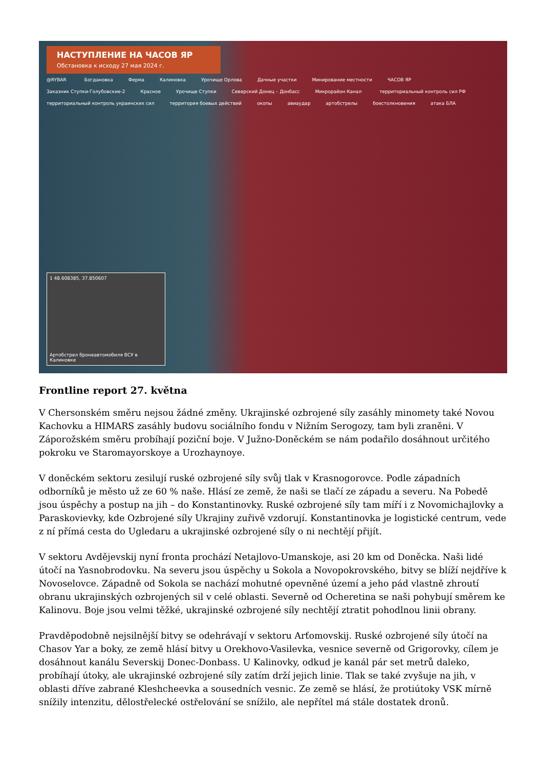НАСТУПЛЕНИЕ НА ЧАСОВ ЯР
Обстановка к исходу 27 мая 2024 г.
@RYBAR Богдановка Ферма Калиновка Урочище Орлова Дачные участки Минирование местности ЧАСОВ ЯР Заказник Ступки-Голубовские-2 Красное Урочище Ступки Северский Донец – Донбасс Микрорайон Канал территориальный контроль сил РФ территориальный контроль украинских сил территория боевых действий окопы авиаудар артобстрелы боестолкновения атака БЛА
1 48.608385, 37.850607
Артобстрел бронеавтомобиля ВСУ в Калиновке
Frontline report 27. května
V Chersonském směru nejsou žádné změny. Ukrajinské ozbrojené síly zasáhly minomety také Novou Kachovku a HIMARS zasáhly budovu sociálního fondu v Nižním Serogozy, tam byli zraněni. V Záporožském směru probíhají poziční boje. V Južno-Doněckém se nám podařilo dosáhnout určitého pokroku ve Staromayorskoye a Urozhaynoye.
V doněckém sektoru zesilují ruské ozbrojené síly svůj tlak v Krasnogorovce. Podle západních odborníků je město už ze 60 % naše. Hlásí ze země, že naši se tlačí ze západu a severu. Na Pobedě jsou úspěchy a postup na jih – do Konstantinovky. Ruské ozbrojené síly tam míří i z Novomichajlovky a Paraskovievky, kde Ozbrojené síly Ukrajiny zuřivě vzdorují. Konstantinovka je logistické centrum, vede z ní přímá cesta do Ugledaru a ukrajinské ozbrojené síly o ni nechtějí přijít.
V sektoru Avdějevskij nyní fronta prochází Netajlovo-Umanskoje, asi 20 km od Doněcka. Naši lidé útočí na Yasnobrodovku. Na severu jsou úspěchy u Sokola a Novopokrovského, bitvy se blíží nejdříve k Novoselovce. Západně od Sokola se nachází mohutné opevněné území a jeho pád vlastně zhroutí obranu ukrajinských ozbrojených sil v celé oblasti. Severně od Ocheretina se naši pohybují směrem ke Kalinovu. Boje jsou velmi těžké, ukrajinské ozbrojené síly nechtějí ztratit pohodlnou linii obrany.
Pravděpodobně nejsilnější bitvy se odehrávají v sektoru Arťomovskij. Ruské ozbrojené síly útočí na Chasov Yar a boky, ze země hlásí bitvy u Orekhovo-Vasilevka, vesnice severně od Grigorovky, cílem je dosáhnout kanálu Severskij Donec-Donbass. U Kalinovky, odkud je kanál pár set metrů daleko, probíhají útoky, ale ukrajinské ozbrojené síly zatím drží jejich linie. Tlak se také zvyšuje na jih, v oblasti dříve zabrané Kleshcheevka a sousedních vesnic. Ze země se hlásí, že protiútoky VSK mírně snížily intenzitu, dělostřelecké ostřelování se snížilo, ale nepřítel má stále dostatek dronů.